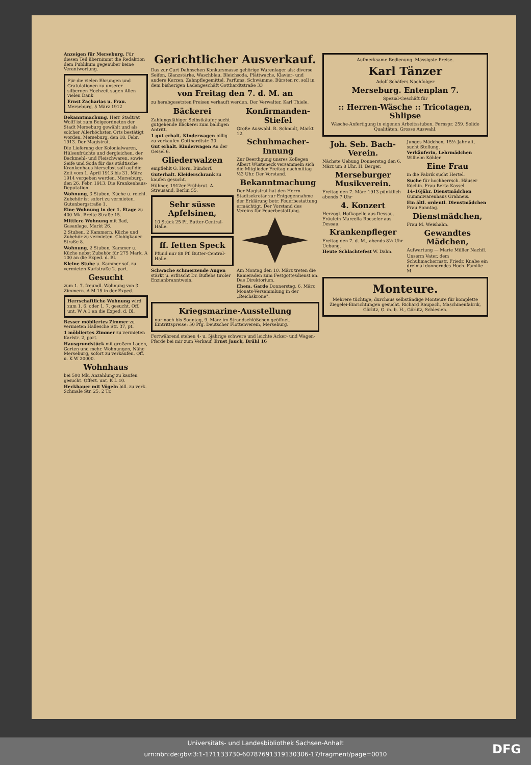Anzeigen für Merseburg. Für diesen Teil übernimmt die Redaktion dem Publikum gegenüber keine Verantwortung.
Für die vielen Ehrungen und Gratulationen zu unserer silbernen Hochzeit sagen Allen vielen Dank
Ernst Zacharias u. Frau. Merseburg, 5 März 1912
Bekanntmachung. Herr Stadtrat Wolff ist zum Beigeordneten der Stadt Merseburg gewählt und als solcher Allerhöchsten Orts bestätigt worden. Merseburg, den 18. Febr. 1913. Der Magistrat.
Die Lieferung der Kolonialwaren, Hülsenfrüchte und dergleichen, der Backmehl- und Fleischwaren, sowie Seife und Soda für das städtische Krankenhaus hierselbst soll auf die Zeit vom 1. April 1913 bis 31. März 1914 vergeben werden. Merseburg, den 26. Febr. 1913. Die Krankenhaus-Deputation.
Wohnung, 3 Stuben, Küche u. reichl. Zubehör ist sofort zu vermieten. Gutenbergstraße 1.
Eine Wohnung in der 1. Etage zu 400 Mk. Breite Straße 15.
Mittlere Wohnung mit Bad, Gasanlage. Markt 26.
2 Stuben, 2 Kammern, Küche und Zubehör zu vermieten. Clobigkauer Straße 8.
Wohnung, 2 Stuben, Kammer u. Küche nebst Zubehör für 275 Mark. A 100 an die Exped. d. Bl.
Kleine Stube u. Kammer sof. zu vermieten Karlstraße 2. part.
Gesucht
zum 1. 7. freundl. Wohnung von 3 Zimmern. A M 15 in der Exped.
Herrschaftliche Wohnung wird zum 1. 6. oder 1. 7. gesucht. Off. unt. W A 1 an die Exped. d. Bl.
Besser möbliertes Zimmer zu vermieten Hallesche Str. 37, pt.
1 möbliertes Zimmer zu vermieten Karlstr. 2, part.
Hausgrundstück mit großem Laden, Garten und mehr. Wohnungen, Nähe Merseburg, sofort zu verkaufen. Off. u. K W 20000.
Wohnhaus
bei 500 Mk. Anzahlung zu kaufen gesucht. Offert. unt. K L 10.
Heckbauer mit Vögeln bill. zu verk. Schmale Str. 25, 2 Tr.
Gerichtlicher Ausverkauf.
Das zur Curt Dahnschen Konkursmasse gehörige Warenlager als: diverse Seifen, Glanzstärke, Waschblau, Bleichsoda, Plättwachs, Klavier- und andere Kerzen, Zahnpflegemittel, Parfüms, Schwämme, Bürsten rc. soll in dem bisherigen Ladengeschäft Gotthardtstraße 33
von Freitag den 7. d. M. an
zu herabgesetzten Preisen verkauft werden. Der Verwalter, Karl Thiele.
Bäckerei
Zahlungsfähiger Selbstkäufer sucht gutgehende Bäckerei zum baldigen Antritt.
1 gut erhalt. Kinderwagen billig zu verkaufen Gotthardtstr. 30.
Gut erhalt. Kinderwagen An der Geisel 6.
Gliederwalzen
empfiehlt G. Horn, Bündorf.
Guterhalt. Kleiderschrank zu kaufen gesucht.
Hühner, 1912er Frühbrut. A. Streusand, Berlin 55.
Sehr süsse Apfelsinen,
10 Stück 25 Pf. Butter-Central-Halle.
ff. fetten Speck
Pfund nur 88 Pf. Butter-Central-Halle.
Schwache schmerzende Augen stärkt u. erfrischt Dr. Buflebs tiroler Enzianbranntwein.
Konfirmanden-Stiefel
Große Auswahl. R. Schmidt, Markt 12.
Schuhmacher-Innung
Zur Beerdigung unsres Kollegen Albert Wüsteneck versammeln sich die Mitglieder Freitag nachmittag ½3 Uhr. Der Vorstand.
Bekanntmachung
Der Magistrat hat den Herrn Stadtsekretär zur Entgegennahme der Erklärung betr. Feuerbestattung ermächtigt. Der Vorstand des Vereins für Feuerbestattung.
Am Montag den 10. März treten die Kameraden zum Festgottesdienst an. Das Direktorium.
Ehem. Garde Donnerstag, 6. März Monats-Versammlung in der „Reichskrone".
Kriegsmarine-Ausstellung
nur noch bis Sonntag, 9. März im Strandschlößchen geöffnet. Eintrittspreise: 50 Pfg. Deutscher Flottenverein, Merseburg.
Fortwährend stehen 4- u. 5jährige schwere und leichte Acker- und Wagen-Pferde bei mir zum Verkauf. Ernst Jauck, Brühl 16
Aufmerksame Bedienung. Mässigste Preise.
Karl Tänzer
Adolf Schäfers Nachfolger
Merseburg. Entenplan 7.
Spezial-Geschäft für
:: Herren-Wäsche :: Tricotagen, Shlipse
Wäsche-Anfertigung in eigenen Arbeitsstuben. Fernspr. 259. Solide Qualitäten. Grosse Auswahl.
Joh. Seb. Bach-Verein.
Nächste Uebung Donnerstag den 6. März um 8 Uhr. H. Berger.
Merseburger Musikverein.
Freitag den 7. März 1913 pünktlich abends 7 Uhr
4. Konzert
Herzogl. Hofkapelle aus Dessau. Fräulein Marcella Roeseler aus Dessau.
Krankenpfleger
Freitag den 7. d. M., abends 8½ Uhr Uebung.
Heute Schlachtefest W. Dahn.
Junges Mädchen, 15½ Jahr alt, sucht Stellung.
Verkäuferin, Lehrmädchen Wilhelm Köhler.
Eine Frau
in die Fabrik sucht Hertel.
Suche für hochherrsch. Häuser Köchin. Frau Berta Kassel.
14–16jähr. Dienstmädchen Gummiwarenhaus Grahneis.
Ein ältl. ordentl. Dienstmädchen Frau Sonntag.
Dienstmädchen,
Frau M. Weishahn.
Gewandtes Mädchen,
Aufwartung — Marie Müller Nachfl.
Unserm Vater, dem Schuhmachermstr. Friedr. Knabe ein dreimal donnerndes Hoch. Familie M.
Monteure.
Mehrere tüchtige, durchaus selbständige Monteure für komplette Ziegelei-Einrichtungen gesucht. Richard Raupach, Maschinenfabrik, Görlitz, G. m. b. H., Görlitz, Schlesien.
Universitäts- und Landesbibliothek Sachsen-Anhalt
urn:nbn:de:gbv:3:1-171133730-60787691319130306-17/fragment/page=0010
DFG